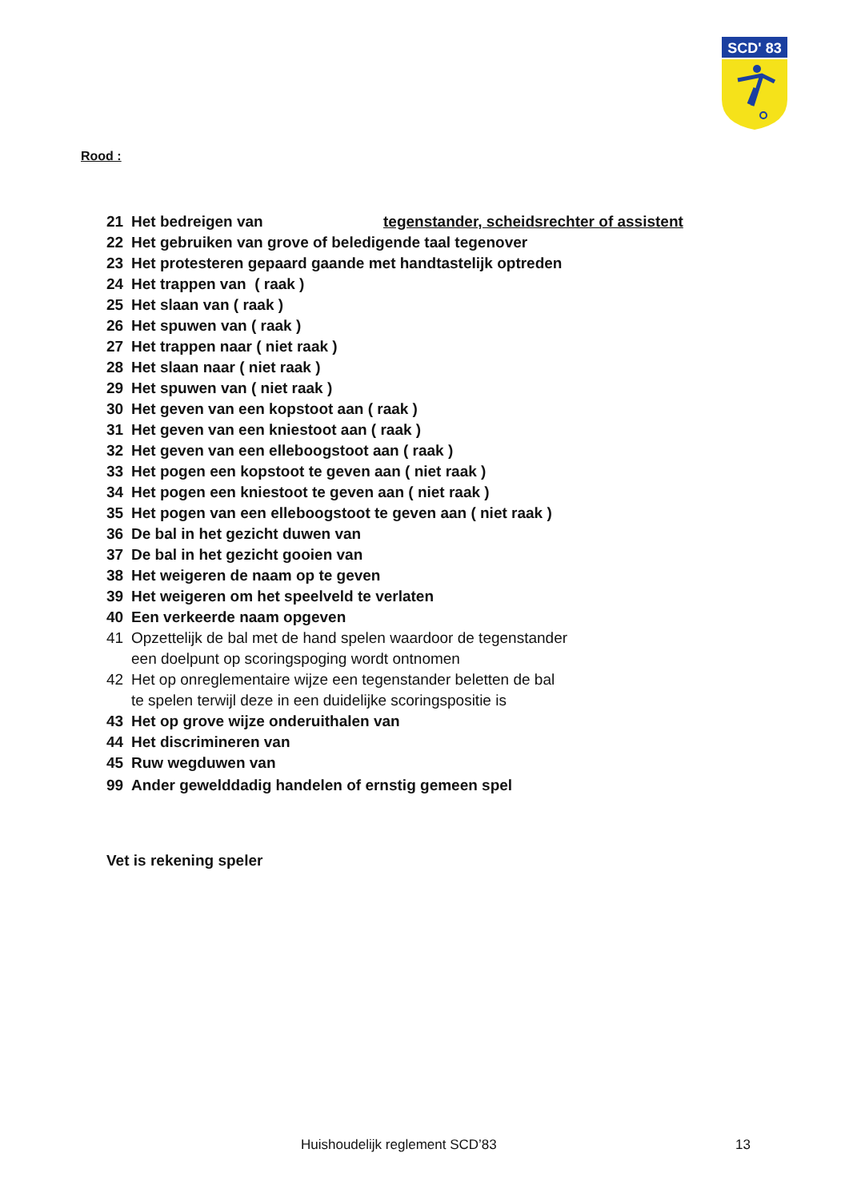SCD' 83
Rood :
21 Het bedreigen van tegenstander, scheidsrechter of assistent
22 Het gebruiken van grove of beledigende taal tegenover
23 Het protesteren gepaard gaande met handtastelijk optreden
24 Het trappen van ( raak )
25 Het slaan van ( raak )
26 Het spuwen van ( raak )
27 Het trappen naar ( niet raak )
28 Het slaan naar ( niet raak )
29 Het spuwen van ( niet raak )
30 Het geven van een kopstoot aan ( raak )
31 Het geven van een kniestoot aan ( raak )
32 Het geven van een elleboogstoot aan ( raak )
33 Het pogen een kopstoot te geven aan ( niet raak )
34 Het pogen een kniestoot te geven aan ( niet raak )
35 Het pogen van een elleboogstoot te geven aan ( niet raak )
36 De bal in het gezicht duwen van
37 De bal in het gezicht gooien van
38 Het weigeren de naam op te geven
39 Het weigeren om het speelveld te verlaten
40 Een verkeerde naam opgeven
41 Opzettelijk de bal met de hand spelen waardoor de tegenstander
een doelpunt op scoringspoging wordt ontnomen
42 Het op onreglementaire wijze een tegenstander beletten de bal
te spelen terwijl deze in een duidelijke scoringspositie is
43 Het op grove wijze onderuithalen van
44 Het discrimineren van
45 Ruw wegduwen van
99 Ander gewelddadig handelen of ernstig gemeen spel
Vet is rekening speler
Huishoudelijk reglement SCD’83 13